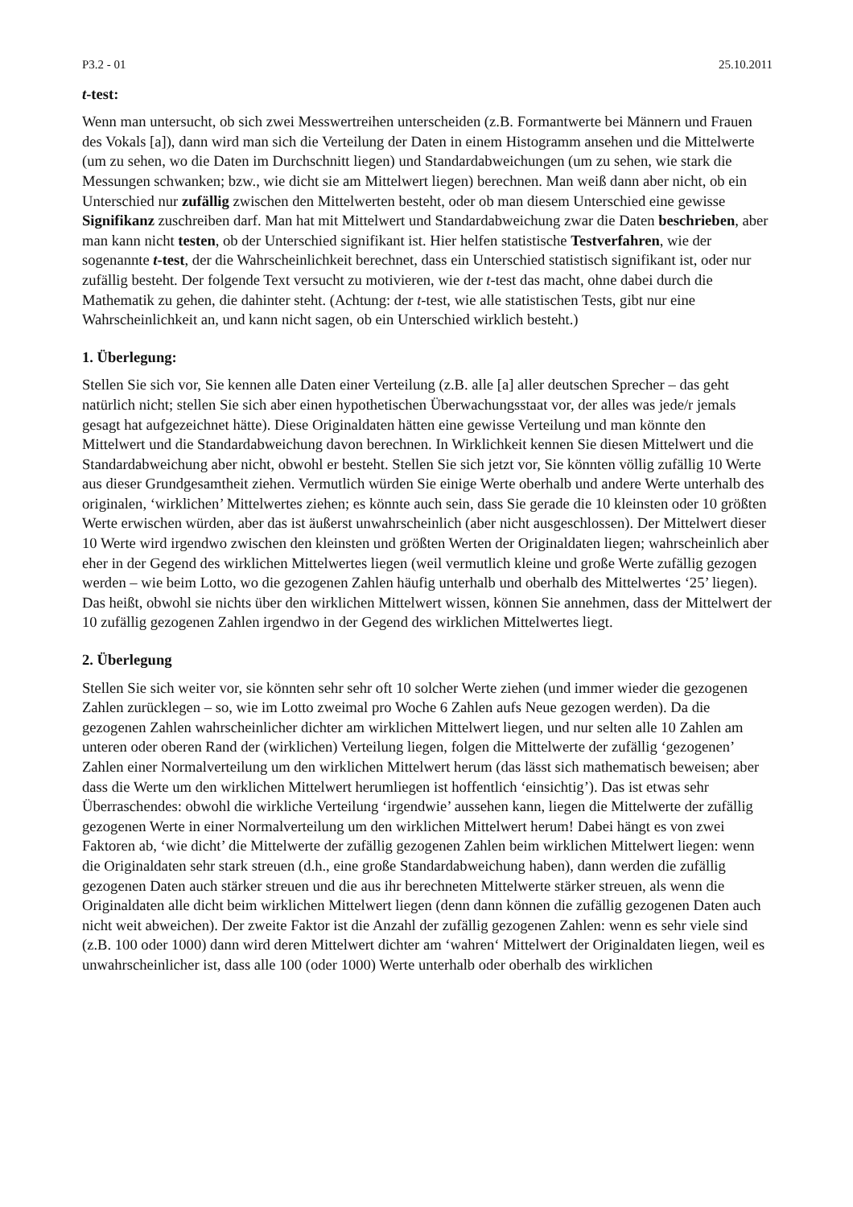P3.2 - 01 25.10.2011
t-test:
Wenn man untersucht, ob sich zwei Messwertreihen unterscheiden (z.B. Formantwerte bei Männern und Frauen des Vokals [a]), dann wird man sich die Verteilung der Daten in einem Histogramm ansehen und die Mittelwerte (um zu sehen, wo die Daten im Durchschnitt liegen) und Standardabweichungen (um zu sehen, wie stark die Messungen schwanken; bzw., wie dicht sie am Mittelwert liegen) berechnen. Man weiß dann aber nicht, ob ein Unterschied nur zufällig zwischen den Mittelwerten besteht, oder ob man diesem Unterschied eine gewisse Signifikanz zuschreiben darf. Man hat mit Mittelwert und Standardabweichung zwar die Daten beschrieben, aber man kann nicht testen, ob der Unterschied signifikant ist. Hier helfen statistische Testverfahren, wie der sogenannte t-test, der die Wahrscheinlichkeit berechnet, dass ein Unterschied statistisch signifikant ist, oder nur zufällig besteht. Der folgende Text versucht zu motivieren, wie der t-test das macht, ohne dabei durch die Mathematik zu gehen, die dahinter steht. (Achtung: der t-test, wie alle statistischen Tests, gibt nur eine Wahrscheinlichkeit an, und kann nicht sagen, ob ein Unterschied wirklich besteht.)
1. Überlegung:
Stellen Sie sich vor, Sie kennen alle Daten einer Verteilung (z.B. alle [a] aller deutschen Sprecher – das geht natürlich nicht; stellen Sie sich aber einen hypothetischen Überwachungsstaat vor, der alles was jede/r jemals gesagt hat aufgezeichnet hätte). Diese Originaldaten hätten eine gewisse Verteilung und man könnte den Mittelwert und die Standardabweichung davon berechnen. In Wirklichkeit kennen Sie diesen Mittelwert und die Standardabweichung aber nicht, obwohl er besteht. Stellen Sie sich jetzt vor, Sie könnten völlig zufällig 10 Werte aus dieser Grundgesamtheit ziehen. Vermutlich würden Sie einige Werte oberhalb und andere Werte unterhalb des originalen, ‘wirklichen’ Mittelwertes ziehen; es könnte auch sein, dass Sie gerade die 10 kleinsten oder 10 größten Werte erwischen würden, aber das ist äußerst unwahrscheinlich (aber nicht ausgeschlossen). Der Mittelwert dieser 10 Werte wird irgendwo zwischen den kleinsten und größten Werten der Originaldaten liegen; wahrscheinlich aber eher in der Gegend des wirklichen Mittelwertes liegen (weil vermutlich kleine und große Werte zufällig gezogen werden – wie beim Lotto, wo die gezogenen Zahlen häufig unterhalb und oberhalb des Mittelwertes ‘25’ liegen). Das heißt, obwohl sie nichts über den wirklichen Mittelwert wissen, können Sie annehmen, dass der Mittelwert der 10 zufällig gezogenen Zahlen irgendwo in der Gegend des wirklichen Mittelwertes liegt.
2. Überlegung
Stellen Sie sich weiter vor, sie könnten sehr sehr oft 10 solcher Werte ziehen (und immer wieder die gezogenen Zahlen zurücklegen – so, wie im Lotto zweimal pro Woche 6 Zahlen aufs Neue gezogen werden). Da die gezogenen Zahlen wahrscheinlicher dichter am wirklichen Mittelwert liegen, und nur selten alle 10 Zahlen am unteren oder oberen Rand der (wirklichen) Verteilung liegen, folgen die Mittelwerte der zufällig ‘gezogenen’ Zahlen einer Normalverteilung um den wirklichen Mittelwert herum (das lässt sich mathematisch beweisen; aber dass die Werte um den wirklichen Mittelwert herumliegen ist hoffentlich ‘einsichtig’). Das ist etwas sehr Überraschendes: obwohl die wirkliche Verteilung ‘irgendwie’ aussehen kann, liegen die Mittelwerte der zufällig gezogenen Werte in einer Normalverteilung um den wirklichen Mittelwert herum! Dabei hängt es von zwei Faktoren ab, ‘wie dicht’ die Mittelwerte der zufällig gezogenen Zahlen beim wirklichen Mittelwert liegen: wenn die Originaldaten sehr stark streuen (d.h., eine große Standardabweichung haben), dann werden die zufällig gezogenen Daten auch stärker streuen und die aus ihr berechneten Mittelwerte stärker streuen, als wenn die Originaldaten alle dicht beim wirklichen Mittelwert liegen (denn dann können die zufällig gezogenen Daten auch nicht weit abweichen). Der zweite Faktor ist die Anzahl der zufällig gezogenen Zahlen: wenn es sehr viele sind (z.B. 100 oder 1000) dann wird deren Mittelwert dichter am ‘wahren‘ Mittelwert der Originaldaten liegen, weil es unwahrscheinlicher ist, dass alle 100 (oder 1000) Werte unterhalb oder oberhalb des wirklichen